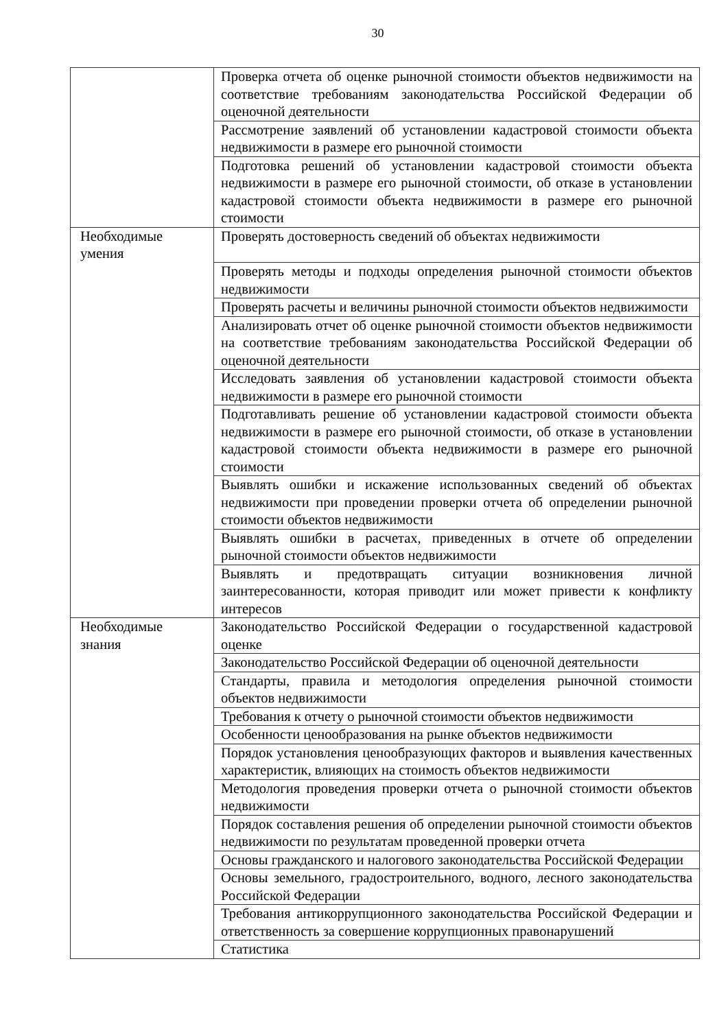30
| | Проверка отчета об оценке рыночной стоимости объектов недвижимости на соответствие требованиям законодательства Российской Федерации об оценочной деятельности |
| | Рассмотрение заявлений об установлении кадастровой стоимости объекта недвижимости в размере его рыночной стоимости |
| | Подготовка решений об установлении кадастровой стоимости объекта недвижимости в размере его рыночной стоимости, об отказе в установлении кадастровой стоимости объекта недвижимости в размере его рыночной стоимости |
| Необходимые умения | Проверять достоверность сведений об объектах недвижимости |
| | Проверять методы и подходы определения рыночной стоимости объектов недвижимости |
| | Проверять расчеты и величины рыночной стоимости объектов недвижимости |
| | Анализировать отчет об оценке рыночной стоимости объектов недвижимости на соответствие требованиям законодательства Российской Федерации об оценочной деятельности |
| | Исследовать заявления об установлении кадастровой стоимости объекта недвижимости в размере его рыночной стоимости |
| | Подготавливать решение об установлении кадастровой стоимости объекта недвижимости в размере его рыночной стоимости, об отказе в установлении кадастровой стоимости объекта недвижимости в размере его рыночной стоимости |
| | Выявлять ошибки и искажение использованных сведений об объектах недвижимости при проведении проверки отчета об определении рыночной стоимости объектов недвижимости |
| | Выявлять ошибки в расчетах, приведенных в отчете об определении рыночной стоимости объектов недвижимости |
| | Выявлять и предотвращать ситуации возникновения личной заинтересованности, которая приводит или может привести к конфликту интересов |
| Необходимые знания | Законодательство Российской Федерации о государственной кадастровой оценке |
| | Законодательство Российской Федерации об оценочной деятельности |
| | Стандарты, правила и методология определения рыночной стоимости объектов недвижимости |
| | Требования к отчету о рыночной стоимости объектов недвижимости |
| | Особенности ценообразования на рынке объектов недвижимости |
| | Порядок установления ценообразующих факторов и выявления качественных характеристик, влияющих на стоимость объектов недвижимости |
| | Методология проведения проверки отчета о рыночной стоимости объектов недвижимости |
| | Порядок составления решения об определении рыночной стоимости объектов недвижимости по результатам проведенной проверки отчета |
| | Основы гражданского и налогового законодательства Российской Федерации |
| | Основы земельного, градостроительного, водного, лесного законодательства Российской Федерации |
| | Требования антикоррупционного законодательства Российской Федерации и ответственность за совершение коррупционных правонарушений |
| | Статистика |